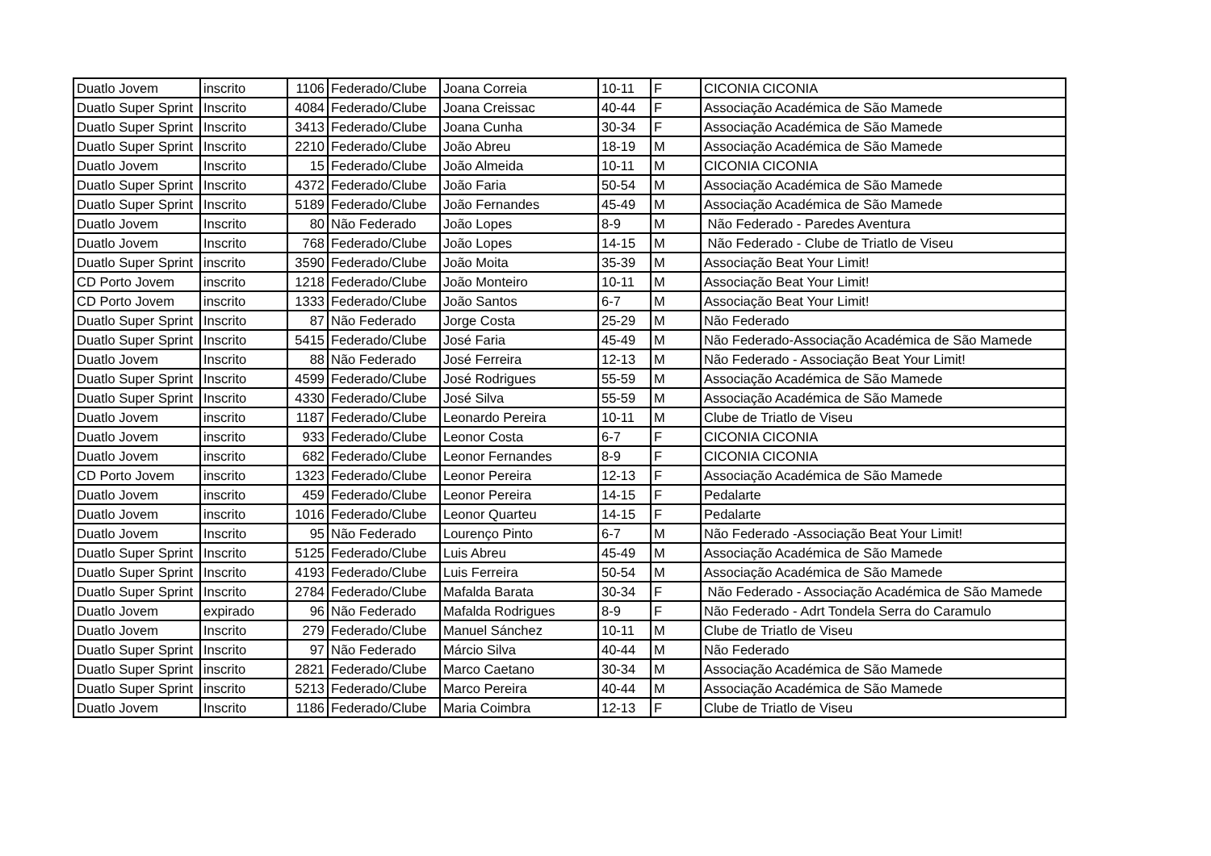| Duatlo Jovem | inscrito | 1106 | Federado/Clube | Joana Correia | 10-11 | F | CICONIA CICONIA |
| Duatlo Super Sprint | Inscrito | 4084 | Federado/Clube | Joana Creissac | 40-44 | F | Associação Académica de São Mamede |
| Duatlo Super Sprint | Inscrito | 3413 | Federado/Clube | Joana Cunha | 30-34 | F | Associação Académica de São Mamede |
| Duatlo Super Sprint | Inscrito | 2210 | Federado/Clube | João Abreu | 18-19 | M | Associação Académica de São Mamede |
| Duatlo Jovem | Inscrito | 15 | Federado/Clube | João Almeida | 10-11 | M | CICONIA CICONIA |
| Duatlo Super Sprint | Inscrito | 4372 | Federado/Clube | João Faria | 50-54 | M | Associação Académica de São Mamede |
| Duatlo Super Sprint | Inscrito | 5189 | Federado/Clube | João Fernandes | 45-49 | M | Associação Académica de São Mamede |
| Duatlo Jovem | Inscrito | 80 | Não Federado | João Lopes | 8-9 | M | Não Federado - Paredes Aventura |
| Duatlo Jovem | Inscrito | 768 | Federado/Clube | João Lopes | 14-15 | M | Não Federado - Clube de Triatlo de Viseu |
| Duatlo Super Sprint | inscrito | 3590 | Federado/Clube | João Moita | 35-39 | M | Associação Beat Your Limit! |
| CD Porto Jovem | inscrito | 1218 | Federado/Clube | João Monteiro | 10-11 | M | Associação Beat Your Limit! |
| CD Porto Jovem | inscrito | 1333 | Federado/Clube | João Santos | 6-7 | M | Associação Beat Your Limit! |
| Duatlo Super Sprint | Inscrito | 87 | Não Federado | Jorge Costa | 25-29 | M | Não Federado |
| Duatlo Super Sprint | Inscrito | 5415 | Federado/Clube | José Faria | 45-49 | M | Não Federado-Associação Académica de São Mamede |
| Duatlo Jovem | Inscrito | 88 | Não Federado | José Ferreira | 12-13 | M | Não Federado - Associação Beat Your Limit! |
| Duatlo Super Sprint | Inscrito | 4599 | Federado/Clube | José Rodrigues | 55-59 | M | Associação Académica de São Mamede |
| Duatlo Super Sprint | Inscrito | 4330 | Federado/Clube | José Silva | 55-59 | M | Associação Académica de São Mamede |
| Duatlo Jovem | inscrito | 1187 | Federado/Clube | Leonardo Pereira | 10-11 | M | Clube de Triatlo de Viseu |
| Duatlo Jovem | inscrito | 933 | Federado/Clube | Leonor Costa | 6-7 | F | CICONIA CICONIA |
| Duatlo Jovem | inscrito | 682 | Federado/Clube | Leonor Fernandes | 8-9 | F | CICONIA CICONIA |
| CD Porto Jovem | inscrito | 1323 | Federado/Clube | Leonor Pereira | 12-13 | F | Associação Académica de São Mamede |
| Duatlo Jovem | inscrito | 459 | Federado/Clube | Leonor Pereira | 14-15 | F | Pedalarte |
| Duatlo Jovem | inscrito | 1016 | Federado/Clube | Leonor Quarteu | 14-15 | F | Pedalarte |
| Duatlo Jovem | Inscrito | 95 | Não Federado | Lourenço Pinto | 6-7 | M | Não Federado -Associação Beat Your Limit! |
| Duatlo Super Sprint | Inscrito | 5125 | Federado/Clube | Luis Abreu | 45-49 | M | Associação Académica de São Mamede |
| Duatlo Super Sprint | Inscrito | 4193 | Federado/Clube | Luis Ferreira | 50-54 | M | Associação Académica de São Mamede |
| Duatlo Super Sprint | Inscrito | 2784 | Federado/Clube | Mafalda Barata | 30-34 | F | Não Federado - Associação Académica de São Mamede |
| Duatlo Jovem | expirado | 96 | Não Federado | Mafalda Rodrigues | 8-9 | F | Não Federado - Adrt Tondela Serra do Caramulo |
| Duatlo Jovem | Inscrito | 279 | Federado/Clube | Manuel Sánchez | 10-11 | M | Clube de Triatlo de Viseu |
| Duatlo Super Sprint | Inscrito | 97 | Não Federado | Márcio Silva | 40-44 | M | Não Federado |
| Duatlo Super Sprint | inscrito | 2821 | Federado/Clube | Marco Caetano | 30-34 | M | Associação Académica de São Mamede |
| Duatlo Super Sprint | inscrito | 5213 | Federado/Clube | Marco Pereira | 40-44 | M | Associação Académica de São Mamede |
| Duatlo Jovem | Inscrito | 1186 | Federado/Clube | Maria Coimbra | 12-13 | F | Clube de Triatlo de Viseu |